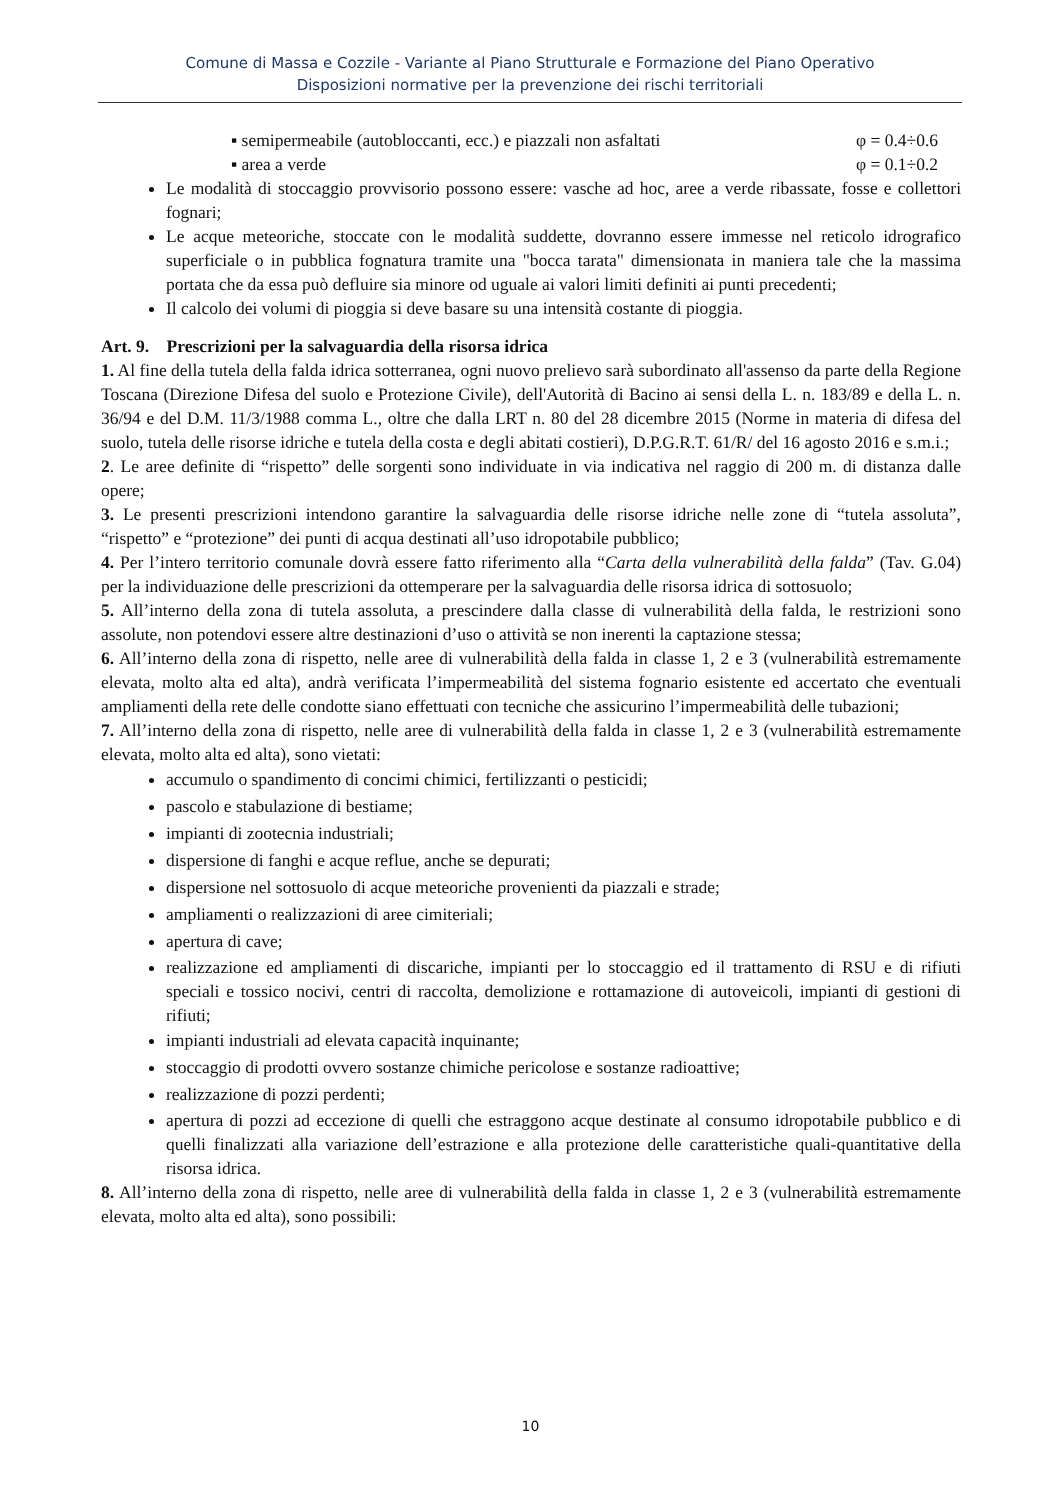Comune di Massa e Cozzile - Variante al Piano Strutturale e Formazione del Piano Operativo
Disposizioni normative per la prevenzione dei rischi territoriali
▪ semipermeabile (autobloccanti, ecc.) e piazzali non asfaltati φ = 0.4÷0.6
▪ area a verde φ = 0.1÷0.2
Le modalità di stoccaggio provvisorio possono essere: vasche ad hoc, aree a verde ribassate, fosse e collettori fognari;
Le acque meteoriche, stoccate con le modalità suddette, dovranno essere immesse nel reticolo idrografico superficiale o in pubblica fognatura tramite una "bocca tarata" dimensionata in maniera tale che la massima portata che da essa può defluire sia minore od uguale ai valori limiti definiti ai punti precedenti;
Il calcolo dei volumi di pioggia si deve basare su una intensità costante di pioggia.
Art. 9. Prescrizioni per la salvaguardia della risorsa idrica
1. Al fine della tutela della falda idrica sotterranea, ogni nuovo prelievo sarà subordinato all'assenso da parte della Regione Toscana (Direzione Difesa del suolo e Protezione Civile), dell'Autorità di Bacino ai sensi della L. n. 183/89 e della L. n. 36/94 e del D.M. 11/3/1988 comma L., oltre che dalla LRT n. 80 del 28 dicembre 2015 (Norme in materia di difesa del suolo, tutela delle risorse idriche e tutela della costa e degli abitati costieri), D.P.G.R.T. 61/R/ del 16 agosto 2016 e s.m.i.;
2. Le aree definite di “rispetto” delle sorgenti sono individuate in via indicativa nel raggio di 200 m. di distanza dalle opere;
3. Le presenti prescrizioni intendono garantire la salvaguardia delle risorse idriche nelle zone di “tutela assoluta”, “rispetto” e “protezione” dei punti di acqua destinati all’uso idropotabile pubblico;
4. Per l’intero territorio comunale dovrà essere fatto riferimento alla “Carta della vulnerabilità della falda” (Tav. G.04) per la individuazione delle prescrizioni da ottemperare per la salvaguardia delle risorsa idrica di sottosuolo;
5. All’interno della zona di tutela assoluta, a prescindere dalla classe di vulnerabilità della falda, le restrizioni sono assolute, non potendovi essere altre destinazioni d’uso o attività se non inerenti la captazione stessa;
6. All’interno della zona di rispetto, nelle aree di vulnerabilità della falda in classe 1, 2 e 3 (vulnerabilità estremamente elevata, molto alta ed alta), andrà verificata l’impermeabilità del sistema fognario esistente ed accertato che eventuali ampliamenti della rete delle condotte siano effettuati con tecniche che assicurino l’impermeabilità delle tubazioni;
7. All’interno della zona di rispetto, nelle aree di vulnerabilità della falda in classe 1, 2 e 3 (vulnerabilità estremamente elevata, molto alta ed alta), sono vietati:
accumulo o spandimento di concimi chimici, fertilizzanti o pesticidi;
pascolo e stabulazione di bestiame;
impianti di zootecnia industriali;
dispersione di fanghi e acque reflue, anche se depurati;
dispersione nel sottosuolo di acque meteoriche provenienti da piazzali e strade;
ampliamenti o realizzazioni di aree cimiteriali;
apertura di cave;
realizzazione ed ampliamenti di discariche, impianti per lo stoccaggio ed il trattamento di RSU e di rifiuti speciali e tossico nocivi, centri di raccolta, demolizione e rottamazione di autoveicoli, impianti di gestioni di rifiuti;
impianti industriali ad elevata capacità inquinante;
stoccaggio di prodotti ovvero sostanze chimiche pericolose e sostanze radioattive;
realizzazione di pozzi perdenti;
apertura di pozzi ad eccezione di quelli che estraggono acque destinate al consumo idropotabile pubblico e di quelli finalizzati alla variazione dell’estrazione e alla protezione delle caratteristiche quali-quantitative della risorsa idrica.
8. All’interno della zona di rispetto, nelle aree di vulnerabilità della falda in classe 1, 2 e 3 (vulnerabilità estremamente elevata, molto alta ed alta), sono possibili:
10